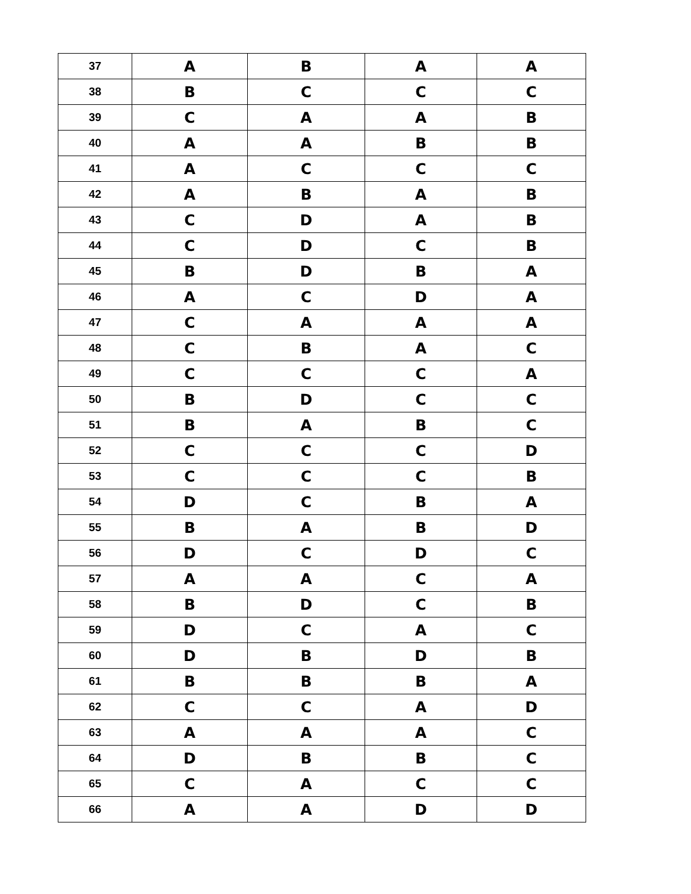| 37 | A | B | A | A |
| 38 | B | C | C | C |
| 39 | C | A | A | B |
| 40 | A | A | B | B |
| 41 | A | C | C | C |
| 42 | A | B | A | B |
| 43 | C | D | A | B |
| 44 | C | D | C | B |
| 45 | B | D | B | A |
| 46 | A | C | D | A |
| 47 | C | A | A | A |
| 48 | C | B | A | C |
| 49 | C | C | C | A |
| 50 | B | D | C | C |
| 51 | B | A | B | C |
| 52 | C | C | C | D |
| 53 | C | C | C | B |
| 54 | D | C | B | A |
| 55 | B | A | B | D |
| 56 | D | C | D | C |
| 57 | A | A | C | A |
| 58 | B | D | C | B |
| 59 | D | C | A | C |
| 60 | D | B | D | B |
| 61 | B | B | B | A |
| 62 | C | C | A | D |
| 63 | A | A | A | C |
| 64 | D | B | B | C |
| 65 | C | A | C | C |
| 66 | A | A | D | D |